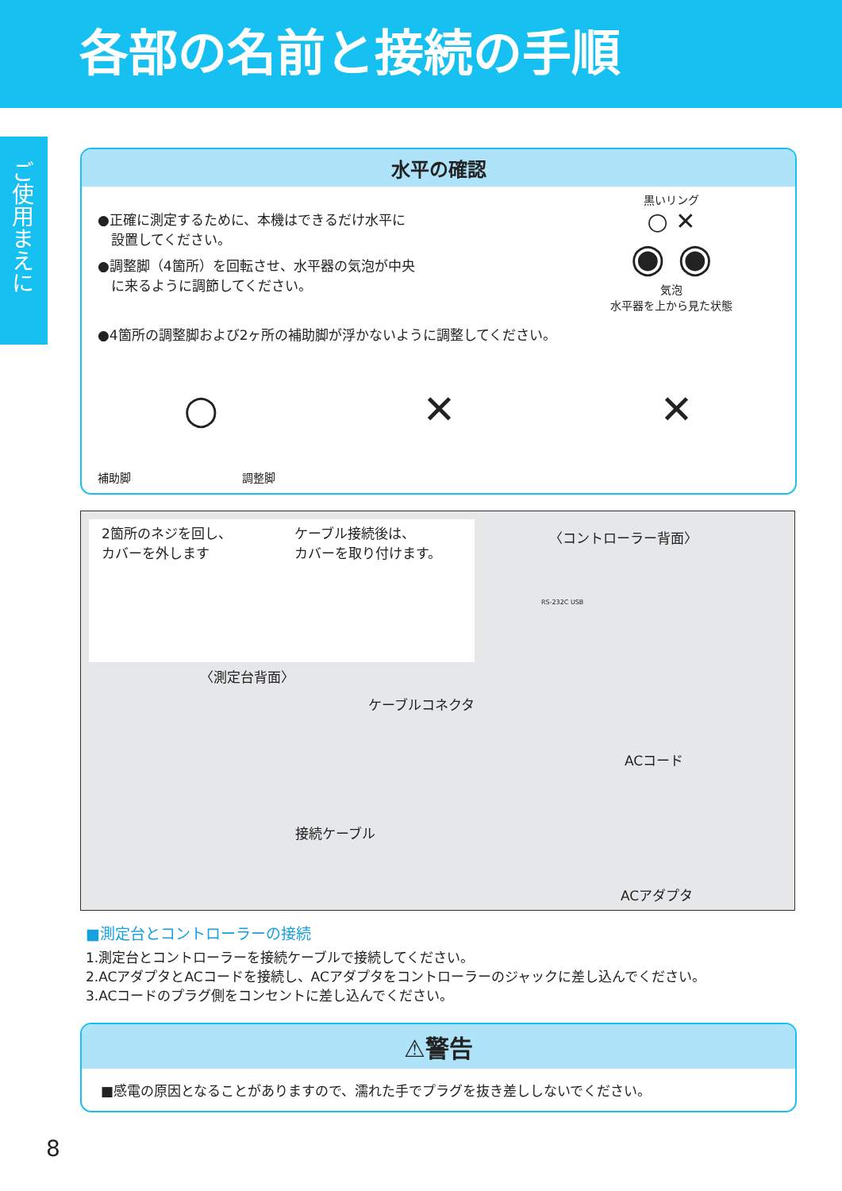各部の名前と接続の手順
ご使用まえに
水平の確認
●正確に測定するために、本機はできるだけ水平に
　設置してください。
●調整脚（4箇所）を回転させ、水平器の気泡が中央
　に来るように調節してください。
黒いリング
○ ✕
◉ ◉
気泡
水平器を上から見た状態
●4箇所の調整脚および2ヶ所の補助脚が浮かないように調整してください。
○ ✕ ✕
補助脚　　　　　　　　　　調整脚
2箇所のネジを回し、
カバーを外します
ケーブル接続後は、
カバーを取り付けます。
〈コントローラー背面〉
RS-232C USB
〈測定台背面〉
ケーブルコネクタ
ACコード
接続ケーブル
ACアダプタ
■測定台とコントローラーの接続
1.測定台とコントローラーを接続ケーブルで接続してください。
2.ACアダプタとACコードを接続し、ACアダプタをコントローラーのジャックに差し込んでください。
3.ACコードのプラグ側をコンセントに差し込んでください。
⚠警告
■感電の原因となることがありますので、濡れた手でプラグを抜き差ししないでください。
8